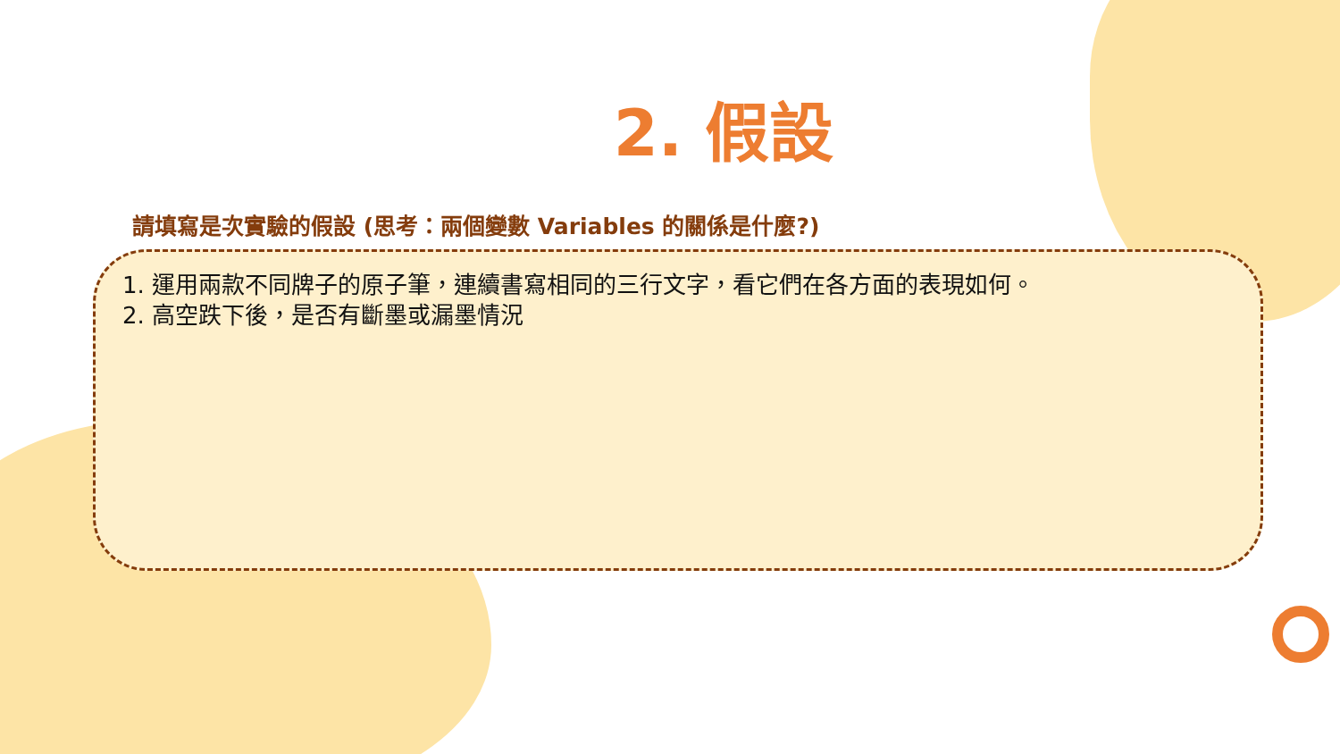2. 假設
請填寫是次實驗的假設 (思考：兩個變數 Variables 的關係是什麼?)
1. 運用兩款不同牌子的原子筆，連續書寫相同的三行文字，看它們在各方面的表現如何。
2. 高空跌下後，是否有斷墨或漏墨情況